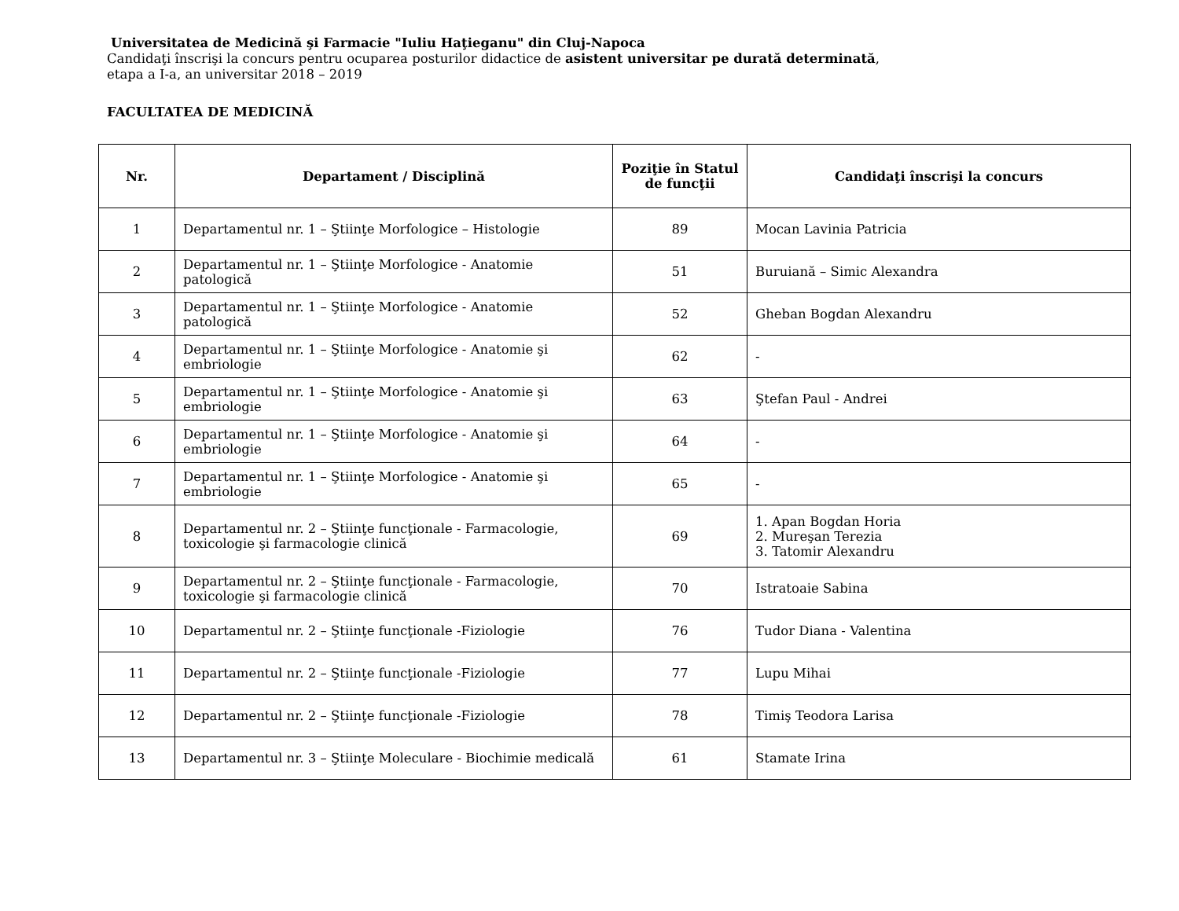Universitatea de Medicină şi Farmacie "Iuliu Haţieganu" din Cluj-Napoca
Candidaţi înscrişi la concurs pentru ocuparea posturilor didactice de asistent universitar pe durată determinată,
etapa a I-a, an universitar 2018 – 2019
FACULTATEA DE MEDICINĂ
| Nr. | Departament / Disciplină | Poziţie în Statul de funcţii | Candidaţi înscrişi la concurs |
| --- | --- | --- | --- |
| 1 | Departamentul nr. 1 – Ştiinţe Morfologice – Histologie | 89 | Mocan Lavinia Patricia |
| 2 | Departamentul nr. 1 – Ştiinţe Morfologice - Anatomie patologică | 51 | Buruiană – Simic Alexandra |
| 3 | Departamentul nr. 1 – Ştiinţe Morfologice - Anatomie patologică | 52 | Gheban Bogdan Alexandru |
| 4 | Departamentul nr. 1 – Ştiinţe Morfologice - Anatomie şi embriologie | 62 | - |
| 5 | Departamentul nr. 1 – Ştiinţe Morfologice - Anatomie şi embriologie | 63 | Ştefan Paul - Andrei |
| 6 | Departamentul nr. 1 – Ştiinţe Morfologice - Anatomie şi embriologie | 64 | - |
| 7 | Departamentul nr. 1 – Ştiinţe Morfologice - Anatomie şi embriologie | 65 | - |
| 8 | Departamentul nr. 2 – Ştiinţe funcţionale - Farmacologie, toxicologie şi farmacologie clinică | 69 | 1. Apan Bogdan Horia 2. Mureşan Terezia 3. Tatomir Alexandru |
| 9 | Departamentul nr. 2 – Ştiinţe funcţionale - Farmacologie, toxicologie şi farmacologie clinică | 70 | Istratoaie Sabina |
| 10 | Departamentul nr. 2 – Ştiinţe funcţionale -Fiziologie | 76 | Tudor Diana - Valentina |
| 11 | Departamentul nr. 2 – Ştiinţe funcţionale -Fiziologie | 77 | Lupu Mihai |
| 12 | Departamentul nr. 2 – Ştiinţe funcţionale -Fiziologie | 78 | Timiş Teodora Larisa |
| 13 | Departamentul nr. 3 – Ştiinţe Moleculare - Biochimie medicală | 61 | Stamate Irina |